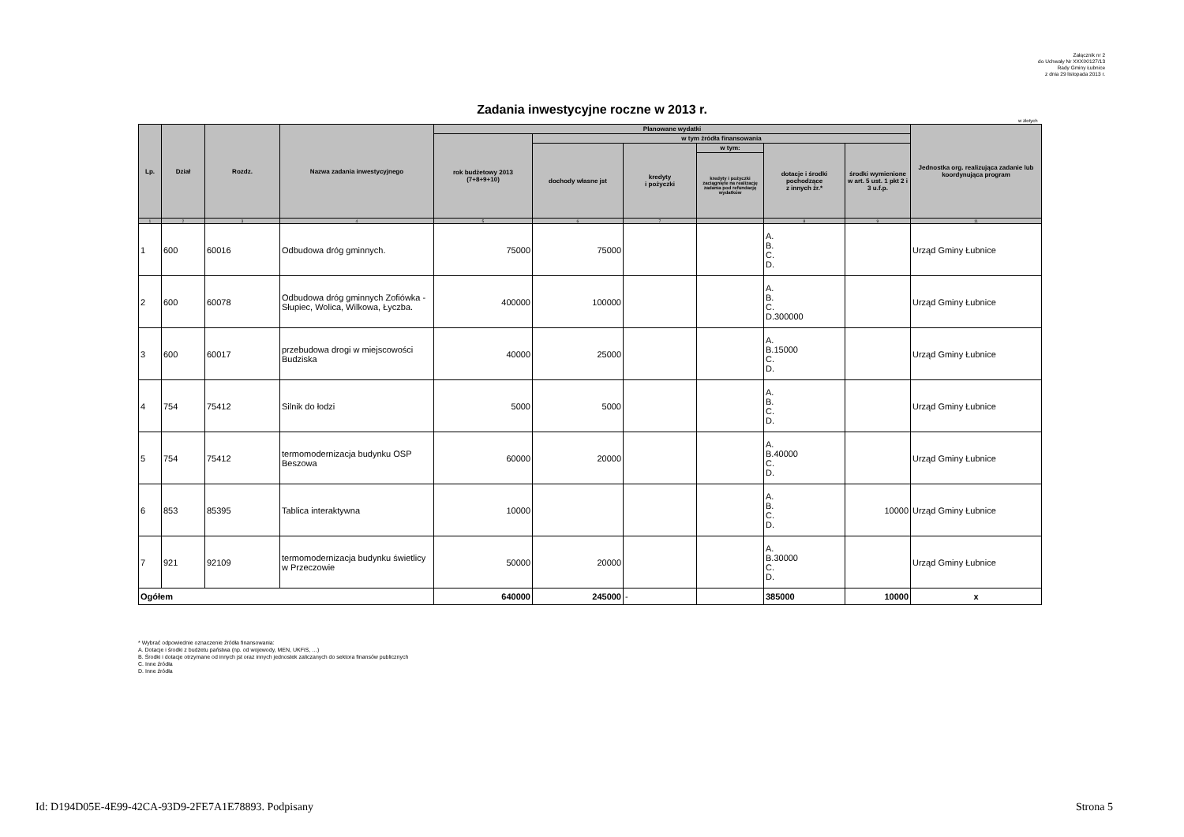Załącznik nr 2
do Uchwały Nr XXXIX/127/13
Rady Gminy Łubnice
z dnia 29 listopada 2013 r.
Zadania inwestycyjne roczne w 2013 r.
w złotych
| Lp. | Dział | Rozdz. | Nazwa zadania inwestycyjnego | Planowane wydatki | | | | | | Jednostka org. realizująca zadanie lub koordynująca program |
| --- | --- | --- | --- | --- | --- | --- | --- | --- | --- | --- |
| | | | | rok budżetowy 2013 (7+8+9+10) | w tym źródła finansowania | | | | | |
| | | | | | dochody własne jst | kredyty i pożyczki | w tym: | dotacje i środki pochodzące z innych źr.* | środki wymienione w art. 5 ust. 1 pkt 2 i 3 u.f.p. | |
| | | | | | | | kredyty i pożyczki zaciągnięte na realizację zadania pod refundację wydatków | | | |
| 1 | 2 | 3 | 4 | 5 | 6 | 7 | | 8 | 9 | 11 |
| 1 | 600 | 60016 | Odbudowa dróg gminnych. | 75000 | 75000 | | | A. B. C. D. | | Urząd Gminy Łubnice |
| 2 | 600 | 60078 | Odbudowa dróg gminnych Zofiówka - Słupiec, Wolica, Wilkowa, Łyczba. | 400000 | 100000 | | | A. B. C. D.300000 | | Urząd Gminy Łubnice |
| 3 | 600 | 60017 | przebudowa drogi w miejscowości Budziska | 40000 | 25000 | | | A. B.15000 C. D. | | Urząd Gminy Łubnice |
| 4 | 754 | 75412 | Silnik do łodzi | 5000 | 5000 | | | A. B. C. D. | | Urząd Gminy Łubnice |
| 5 | 754 | 75412 | termomodernizacja budynku OSP Beszowa | 60000 | 20000 | | | A. B.40000 C. D. | | Urząd Gminy Łubnice |
| 6 | 853 | 85395 | Tablica interaktywna | 10000 | | | | A. B. C. D. | 10000 | Urząd Gminy Łubnice |
| 7 | 921 | 92109 | termomodernizacja budynku świetlicy w Przeczowie | 50000 | 20000 | | | A. B.30000 C. D. | | Urząd Gminy Łubnice |
| Ogółem | | | | 640000 | 245000 | - | | 385000 | 10000 | x |
* Wybrać odpowiednie oznaczenie źródła finansowania:
A. Dotacje i środki z budżetu państwa (np. od wojewody, MEN, UKFiS, …)
B. Środki i dotacje otrzymane od innych jst oraz innych jednostek zaliczanych do sektora finansów publicznych
C. Inne źródła
D. Inne źródła
Id: D194D05E-4E99-42CA-93D9-2FE7A1E78893. Podpisany Strona 5